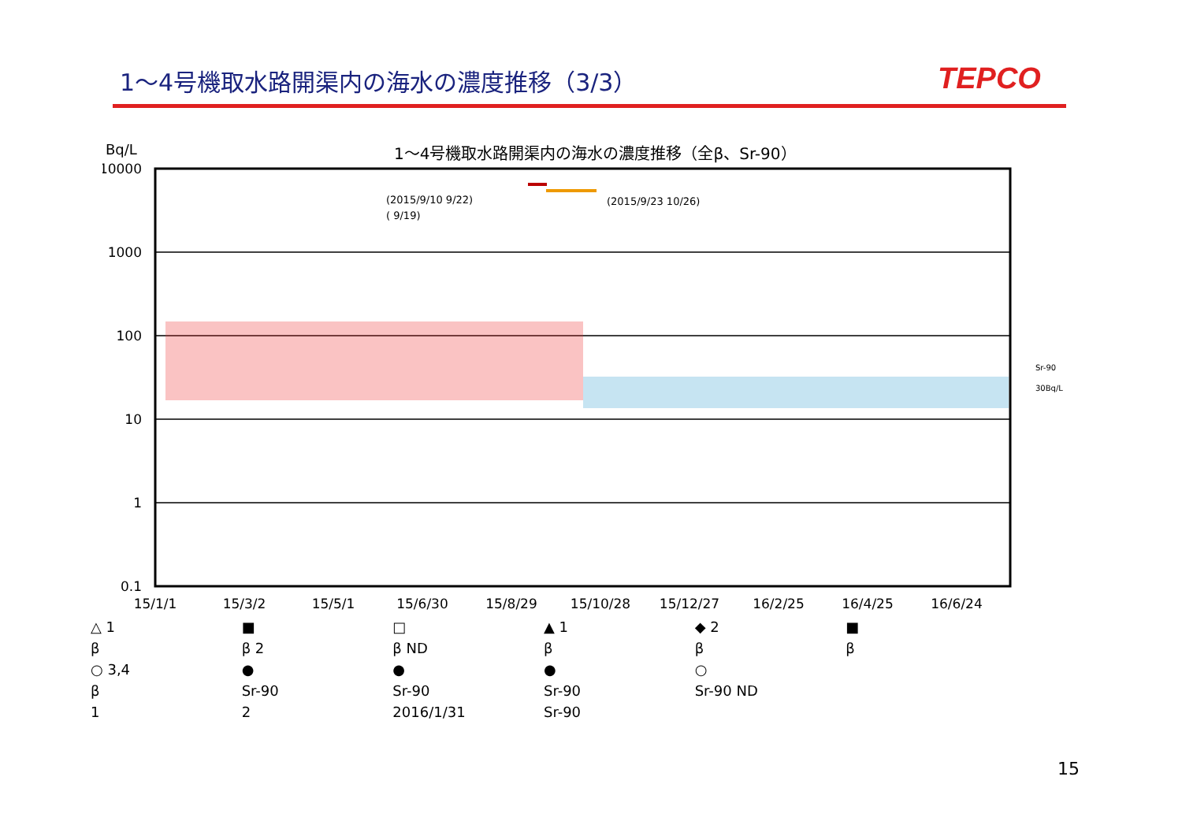1～4号機取水路開渠内の海水の濃度推移（3/3）
TEPCO
Bq/L
1～4号機取水路開渠内の海水の濃度推移（全β、Sr-90）
10000
1000
100
10
1
0.1
15/1/1
15/3/2
15/5/1
15/6/30
15/8/29
15/10/28
15/12/27
16/2/25
16/4/25
16/6/24
(2015/9/10 9/22)
( 9/19)
(2015/9/23 10/26)
Sr-90
30Bq/L
△ 1
■
□
▲ 1
◆ 2
■
β
β 2
β ND
β
β
β
○ 3,4
●
●
●
○
β
Sr-90
Sr-90
Sr-90
Sr-90 ND
1
2
2016/1/31
Sr-90
15